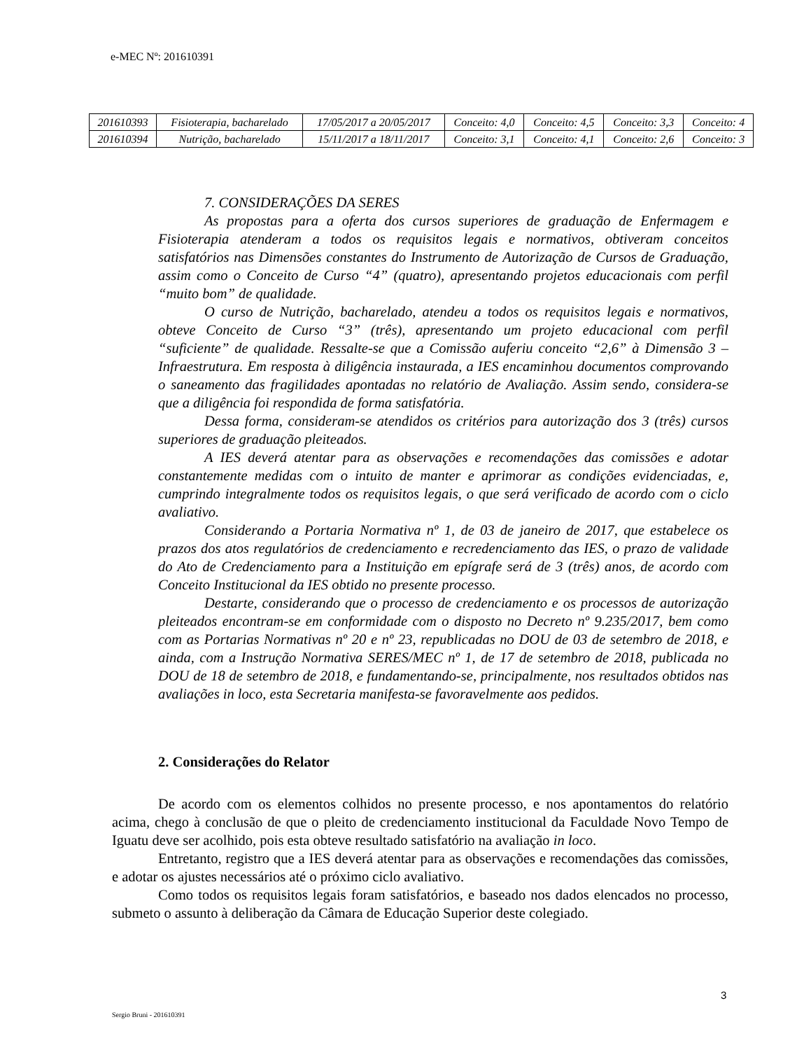e-MEC Nº: 201610391
| 201610393 | Fisioterapia, bacharelado | 17/05/2017 a 20/05/2017 | Conceito: 4,0 | Conceito: 4,5 | Conceito: 3,3 | Conceito: 4 |
| 201610394 | Nutrição, bacharelado | 15/11/2017 a 18/11/2017 | Conceito: 3,1 | Conceito: 4,1 | Conceito: 2,6 | Conceito: 3 |
7. CONSIDERAÇÕES DA SERES
As propostas para a oferta dos cursos superiores de graduação de Enfermagem e Fisioterapia atenderam a todos os requisitos legais e normativos, obtiveram conceitos satisfatórios nas Dimensões constantes do Instrumento de Autorização de Cursos de Graduação, assim como o Conceito de Curso “4” (quatro), apresentando projetos educacionais com perfil “muito bom” de qualidade.
O curso de Nutrição, bacharelado, atendeu a todos os requisitos legais e normativos, obteve Conceito de Curso “3” (três), apresentando um projeto educacional com perfil “suficiente” de qualidade. Ressalte-se que a Comissão auferiu conceito “2,6” à Dimensão 3 – Infraestrutura. Em resposta à diligência instaurada, a IES encaminhou documentos comprovando o saneamento das fragilidades apontadas no relatório de Avaliação. Assim sendo, considera-se que a diligência foi respondida de forma satisfatória.
Dessa forma, consideram-se atendidos os critérios para autorização dos 3 (três) cursos superiores de graduação pleiteados.
A IES deverá atentar para as observações e recomendações das comissões e adotar constantemente medidas com o intuito de manter e aprimorar as condições evidenciadas, e, cumprindo integralmente todos os requisitos legais, o que será verificado de acordo com o ciclo avaliativo.
Considerando a Portaria Normativa nº 1, de 03 de janeiro de 2017, que estabelece os prazos dos atos regulatórios de credenciamento e recredenciamento das IES, o prazo de validade do Ato de Credenciamento para a Instituição em epígrafe será de 3 (três) anos, de acordo com Conceito Institucional da IES obtido no presente processo.
Destarte, considerando que o processo de credenciamento e os processos de autorização pleiteados encontram-se em conformidade com o disposto no Decreto nº 9.235/2017, bem como com as Portarias Normativas nº 20 e nº 23, republicadas no DOU de 03 de setembro de 2018, e ainda, com a Instrução Normativa SERES/MEC nº 1, de 17 de setembro de 2018, publicada no DOU de 18 de setembro de 2018, e fundamentando-se, principalmente, nos resultados obtidos nas avaliações in loco, esta Secretaria manifesta-se favoravelmente aos pedidos.
2. Considerações do Relator
De acordo com os elementos colhidos no presente processo, e nos apontamentos do relatório acima, chego à conclusão de que o pleito de credenciamento institucional da Faculdade Novo Tempo de Iguatu deve ser acolhido, pois esta obteve resultado satisfatório na avaliação in loco.
Entretanto, registro que a IES deverá atentar para as observações e recomendações das comissões, e adotar os ajustes necessários até o próximo ciclo avaliativo.
Como todos os requisitos legais foram satisfatórios, e baseado nos dados elencados no processo, submeto o assunto à deliberação da Câmara de Educação Superior deste colegiado.
3
Sergio Bruni - 201610391